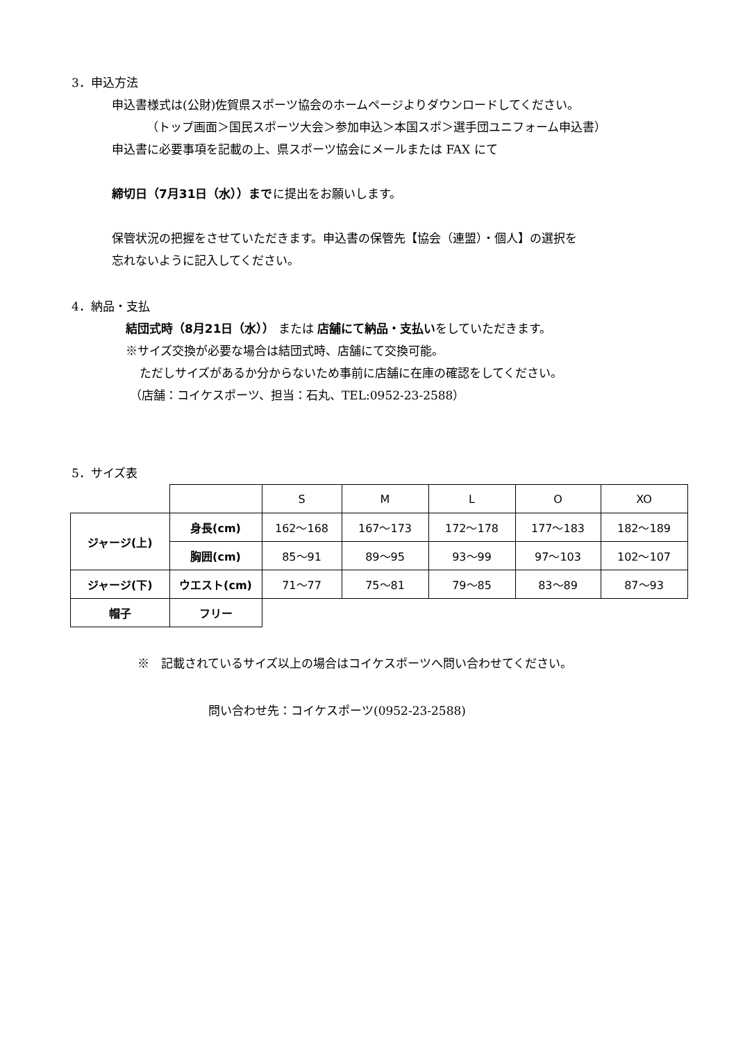3．申込方法
申込書様式は(公財)佐賀県スポーツ協会のホームページよりダウンロードしてください。
（トップ画面＞国民スポーツ大会＞参加申込＞本国スポ＞選手団ユニフォーム申込書）
申込書に必要事項を記載の上、県スポーツ協会にメールまたは FAX にて
締切日（7月31日（水））までに提出をお願いします。
保管状況の把握をさせていただきます。申込書の保管先【協会（連盟）・個人】の選択を
忘れないように記入してください。
4．納品・支払
結団式時（8月21日（水）） または 店舗にて納品・支払いをしていただきます。
※サイズ交換が必要な場合は結団式時、店舗にて交換可能。
ただしサイズがあるか分からないため事前に店舗に在庫の確認をしてください。
（店舗：コイケスポーツ、担当：石丸、TEL:0952-23-2588）
5．サイズ表
| | | S | M | L | O | XO |
| ジャージ(上) | 身長(cm) | 162～168 | 167～173 | 172～178 | 177～183 | 182～189 |
| | 胸囲(cm) | 85～91 | 89～95 | 93～99 | 97～103 | 102～107 |
| ジャージ(下) | ウエスト(cm) | 71～77 | 75～81 | 79～85 | 83～89 | 87～93 |
| 帽子 | フリー | | | | | |
※　記載されているサイズ以上の場合はコイケスポーツへ問い合わせてください。
問い合わせ先：コイケスポーツ(0952-23-2588)